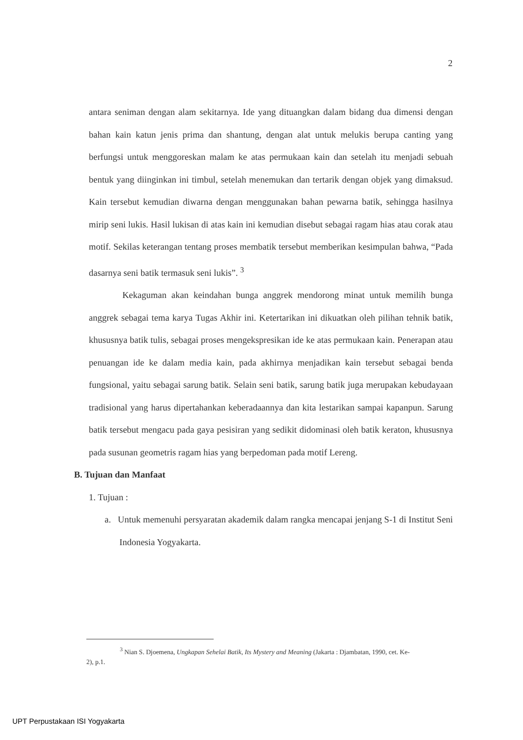2
antara seniman dengan alam sekitarnya. Ide yang dituangkan dalam bidang dua dimensi dengan bahan kain katun jenis prima dan shantung, dengan alat untuk melukis berupa canting yang berfungsi untuk menggoreskan malam ke atas permukaan kain dan setelah itu menjadi sebuah bentuk yang diinginkan ini timbul, setelah menemukan dan tertarik dengan objek yang dimaksud. Kain tersebut kemudian diwarna dengan menggunakan bahan pewarna batik, sehingga hasilnya mirip seni lukis. Hasil lukisan di atas kain ini kemudian disebut sebagai ragam hias atau corak atau motif. Sekilas keterangan tentang proses membatik tersebut memberikan kesimpulan bahwa, “Pada dasarnya seni batik termasuk seni lukis”. <sup>3</sup>
Kekaguman akan keindahan bunga anggrek mendorong minat untuk memilih bunga anggrek sebagai tema karya Tugas Akhir ini. Ketertarikan ini dikuatkan oleh pilihan tehnik batik, khususnya batik tulis, sebagai proses mengekspresikan ide ke atas permukaan kain. Penerapan atau penuangan ide ke dalam media kain, pada akhirnya menjadikan kain tersebut sebagai benda fungsional, yaitu sebagai sarung batik. Selain seni batik, sarung batik juga merupakan kebudayaan tradisional yang harus dipertahankan keberadaannya dan kita lestarikan sampai kapanpun. Sarung batik tersebut mengacu pada gaya pesisiran yang sedikit didominasi oleh batik keraton, khususnya pada susunan geometris ragam hias yang berpedoman pada motif Lereng.
B. Tujuan dan Manfaat
1. Tujuan :
a. Untuk memenuhi persyaratan akademik dalam rangka mencapai jenjang S-1 di Institut Seni Indonesia Yogyakarta.
<sup>3</sup> Nian S. Djoemena, Ungkapan Sehelai Batik, Its Mystery and Meaning (Jakarta : Djambatan, 1990, cet. Ke-2), p.1.
UPT Perpustakaan ISI Yogyakarta